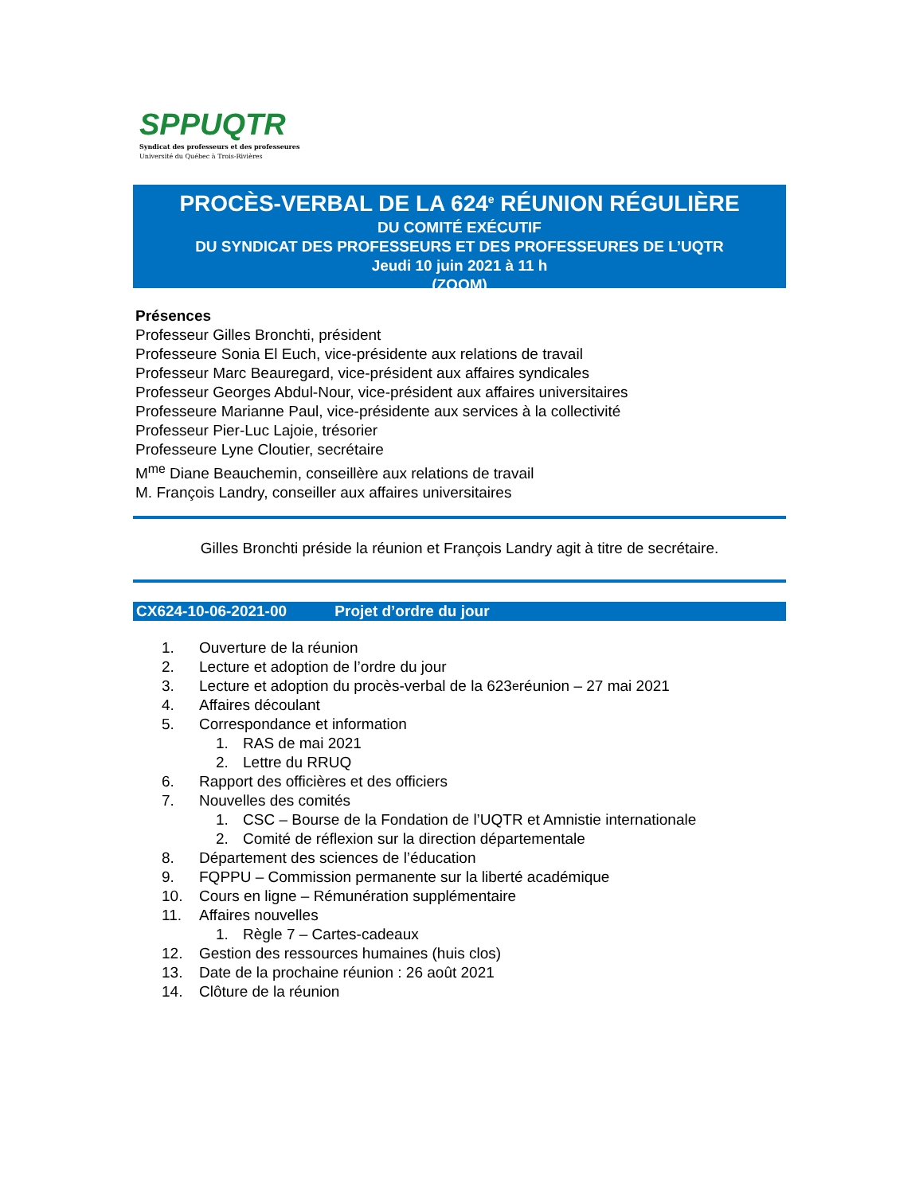SPPUQTR
Syndicat des professeurs et des professeures
Université du Québec à Trois-Rivières
PROCÈS-VERBAL DE LA 624<sup>e</sup> RÉUNION RÉGULIÈRE
DU COMITÉ EXÉCUTIF
DU SYNDICAT DES PROFESSEURS ET DES PROFESSEURES DE L’UQTR
Jeudi 10 juin 2021 à 11 h
(ZOOM)
Présences
Professeur Gilles Bronchti, président
Professeure Sonia El Euch, vice-présidente aux relations de travail
Professeur Marc Beauregard, vice-président aux affaires syndicales
Professeur Georges Abdul-Nour, vice-président aux affaires universitaires
Professeure Marianne Paul, vice-présidente aux services à la collectivité
Professeur Pier-Luc Lajoie, trésorier
Professeure Lyne Cloutier, secrétaire
M<sup>me</sup> Diane Beauchemin, conseillère aux relations de travail
M. François Landry, conseiller aux affaires universitaires
Gilles Bronchti préside la réunion et François Landry agit à titre de secrétaire.
CX624-10-06-2021-00 Projet d’ordre du jour
1. Ouverture de la réunion
2. Lecture et adoption de l’ordre du jour
3. Lecture et adoption du procès-verbal de la 623<sup>e</sup> réunion – 27 mai 2021
4. Affaires découlant
5. Correspondance et information
1. RAS de mai 2021
2. Lettre du RRUQ
6. Rapport des officières et des officiers
7. Nouvelles des comités
1. CSC – Bourse de la Fondation de l’UQTR et Amnistie internationale
2. Comité de réflexion sur la direction départementale
8. Département des sciences de l’éducation
9. FQPPU – Commission permanente sur la liberté académique
10. Cours en ligne – Rémunération supplémentaire
11. Affaires nouvelles
1. Règle 7 – Cartes-cadeaux
12. Gestion des ressources humaines (huis clos)
13. Date de la prochaine réunion : 26 août 2021
14. Clôture de la réunion